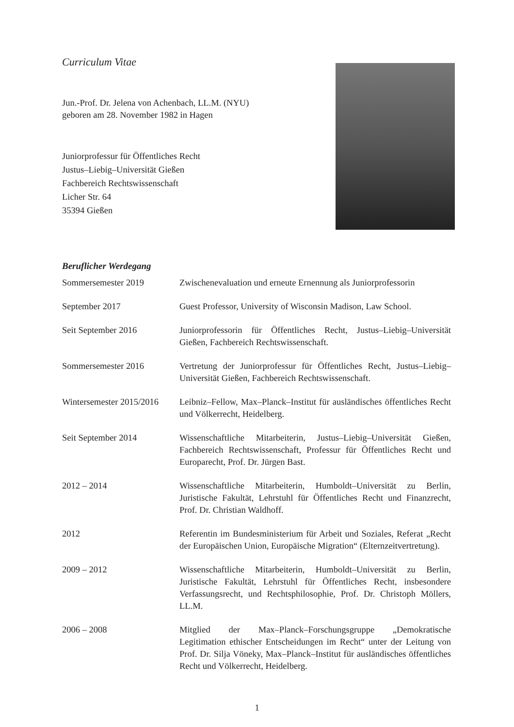Curriculum Vitae
Jun.-Prof. Dr. Jelena von Achenbach, LL.M. (NYU)
geboren am 28. November 1982 in Hagen
Juniorprofessur für Öffentliches Recht
Justus–Liebig–Universität Gießen
Fachbereich Rechtswissenschaft
Licher Str. 64
35394 Gießen
Beruflicher Werdegang
| Sommersemester 2019 | Zwischenevaluation und erneute Ernennung als Juniorprofessorin |
| September 2017 | Guest Professor, University of Wisconsin Madison, Law School. |
| Seit September 2016 | Juniorprofessorin für Öffentliches Recht, Justus–Liebig–Universität Gießen, Fachbereich Rechtswissenschaft. |
| Sommersemester 2016 | Vertretung der Juniorprofessur für Öffentliches Recht, Justus–Liebig–Universität Gießen, Fachbereich Rechtswissenschaft. |
| Wintersemester 2015/2016 | Leibniz–Fellow, Max–Planck–Institut für ausländisches öffentliches Recht und Völkerrecht, Heidelberg. |
| Seit September 2014 | Wissenschaftliche Mitarbeiterin, Justus–Liebig–Universität Gießen, Fachbereich Rechtswissenschaft, Professur für Öffentliches Recht und Europarecht, Prof. Dr. Jürgen Bast. |
| 2012 – 2014 | Wissenschaftliche Mitarbeiterin, Humboldt–Universität zu Berlin, Juristische Fakultät, Lehrstuhl für Öffentliches Recht und Finanzrecht, Prof. Dr. Christian Waldhoff. |
| 2012 | Referentin im Bundesministerium für Arbeit und Soziales, Referat „Recht der Europäischen Union, Europäische Migration“ (Elternzeitvertretung). |
| 2009 – 2012 | Wissenschaftliche Mitarbeiterin, Humboldt–Universität zu Berlin, Juristische Fakultät, Lehrstuhl für Öffentliches Recht, insbesondere Verfassungsrecht, und Rechtsphilosophie, Prof. Dr. Christoph Möllers, LL.M. |
| 2006 – 2008 | Mitglied der Max–Planck–Forschungsgruppe „Demokratische Legitimation ethischer Entscheidungen im Recht“ unter der Leitung von Prof. Dr. Silja Vöneky, Max–Planck–Institut für ausländisches öffentliches Recht und Völkerrecht, Heidelberg. |
1